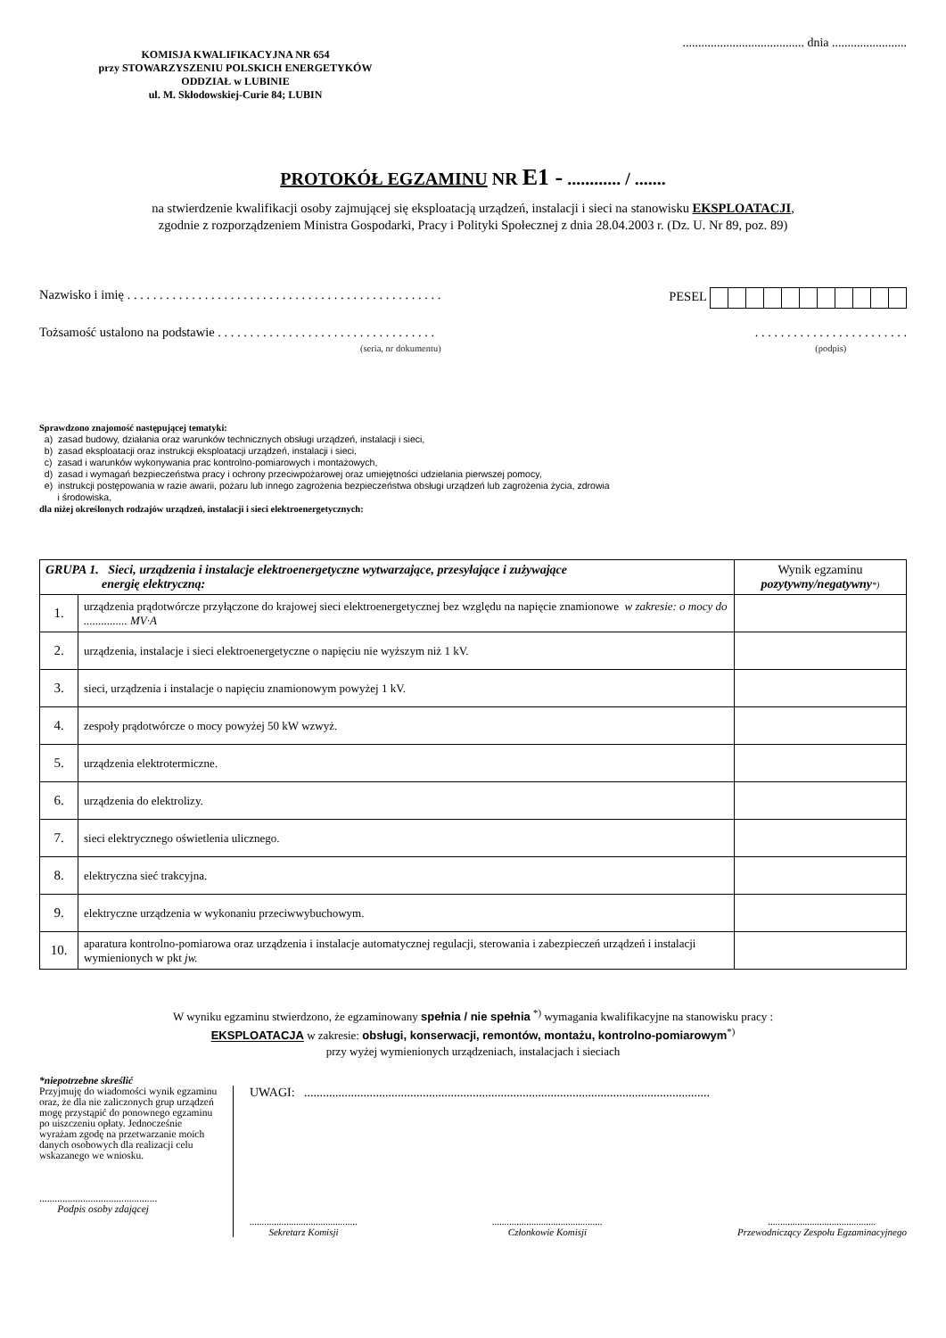....................................... dnia ........................
KOMISJA KWALIFIKACYJNA NR 654
przy STOWARZYSZENIU POLSKICH ENERGETYKÓW
ODDZIAŁ w LUBINIE
ul. M. Skłodowskiej-Curie 84; LUBIN
PROTOKÓŁ EGZAMINU NR E1 - ............ / .......
na stwierdzenie kwalifikacji osoby zajmującej się eksploatacją urządzeń, instalacji i sieci na stanowisku EKSPLOATACJI,
zgodnie z rozporządzeniem Ministra Gospodarki, Pracy i Polityki Społecznej z dnia 28.04.2003 r. (Dz. U. Nr 89, poz. 89)
Nazwisko i imię . . . . . . . . . . . . . . . . . . . . . . . . . . . . . . . . . . . . . . . . . . . . . . . . . PESEL
Tożsamość ustalono na podstawie . . . . . . . . . . . . . . . . . . . . . . . . . . . . . . . . . .
(seria, nr dokumentu). . . . . . . . . . . . . . . . . . . . . . . .
(podpis)
Sprawdzono znajomość następującej tematyki:
a) zasad budowy, działania oraz warunków technicznych obsługi urządzeń, instalacji i sieci,
b) zasad eksploatacji oraz instrukcji eksploatacji urządzeń, instalacji i sieci,
c) zasad i warunków wykonywania prac kontrolno-pomiarowych i montażowych,
d) zasad i wymagań bezpieczeństwa pracy i ochrony przeciwpożarowej oraz umiejętności udzielania pierwszej pomocy,
e) instrukcji postępowania w razie awarii, pożaru lub innego zagrożenia bezpieczeństwa obsługi urządzeń lub zagrożenia życia, zdrowia
i środowiska,
dla niżej określonych rodzajów urządzeń, instalacji i sieci elektroenergetycznych:
| GRUPA 1. Sieci, urządzenia i instalacje elektroenergetyczne wytwarzające, przesyłające i zużywające energię elektryczną: | | Wynik egzaminu pozytywny/negatywny *) |
| --- | --- | --- |
| 1. | urządzenia prądotwórcze przyłączone do krajowej sieci elektroenergetycznej bez względu na napięcie znamionowe w zakresie: o mocy do ............... MV·A | |
| 2. | urządzenia, instalacje i sieci elektroenergetyczne o napięciu nie wyższym niż 1 kV. | |
| 3. | sieci, urządzenia i instalacje o napięciu znamionowym powyżej 1 kV. | |
| 4. | zespoły prądotwórcze o mocy powyżej 50 kW wzwyż. | |
| 5. | urządzenia elektrotermiczne. | |
| 6. | urządzenia do elektrolizy. | |
| 7. | sieci elektrycznego oświetlenia ulicznego. | |
| 8. | elektryczna sieć trakcyjna. | |
| 9. | elektryczne urządzenia w wykonaniu przeciwwybuchowym. | |
| 10. | aparatura kontrolno-pomiarowa oraz urządzenia i instalacje automatycznej regulacji, sterowania i zabezpieczeń urządzeń i instalacji wymienionych w pkt jw. | |
W wyniku egzaminu stwierdzono, że egzaminowany spełnia / nie spełnia <sup>*)</sup> wymagania kwalifikacyjne na stanowisku pracy :
EKSPLOATACJA w zakresie: obsługi, konserwacji, remontów, montażu, kontrolno-pomiarowym<sup>*)</sup>
przy wyżej wymienionych urządzeniach, instalacjach i sieciach
*niepotrzebne skreślić
Przyjmuję do wiadomości wynik egzaminu oraz, że dla nie zaliczonych grup urządzeń mogę przystąpić do ponownego egzaminu po uiszczeniu opłaty. Jednocześnie wyrażam zgodę na przetwarzanie moich danych osobowych dla realizacji celu wskazanego we wniosku.
..............................................
Podpis osoby zdającej
UWAGI: ..................................................................................................................................
............................................
Sekretarz Komisji.............................................
Członkowie Komisji............................................
Przewodniczący Zespołu Egzaminacyjnego